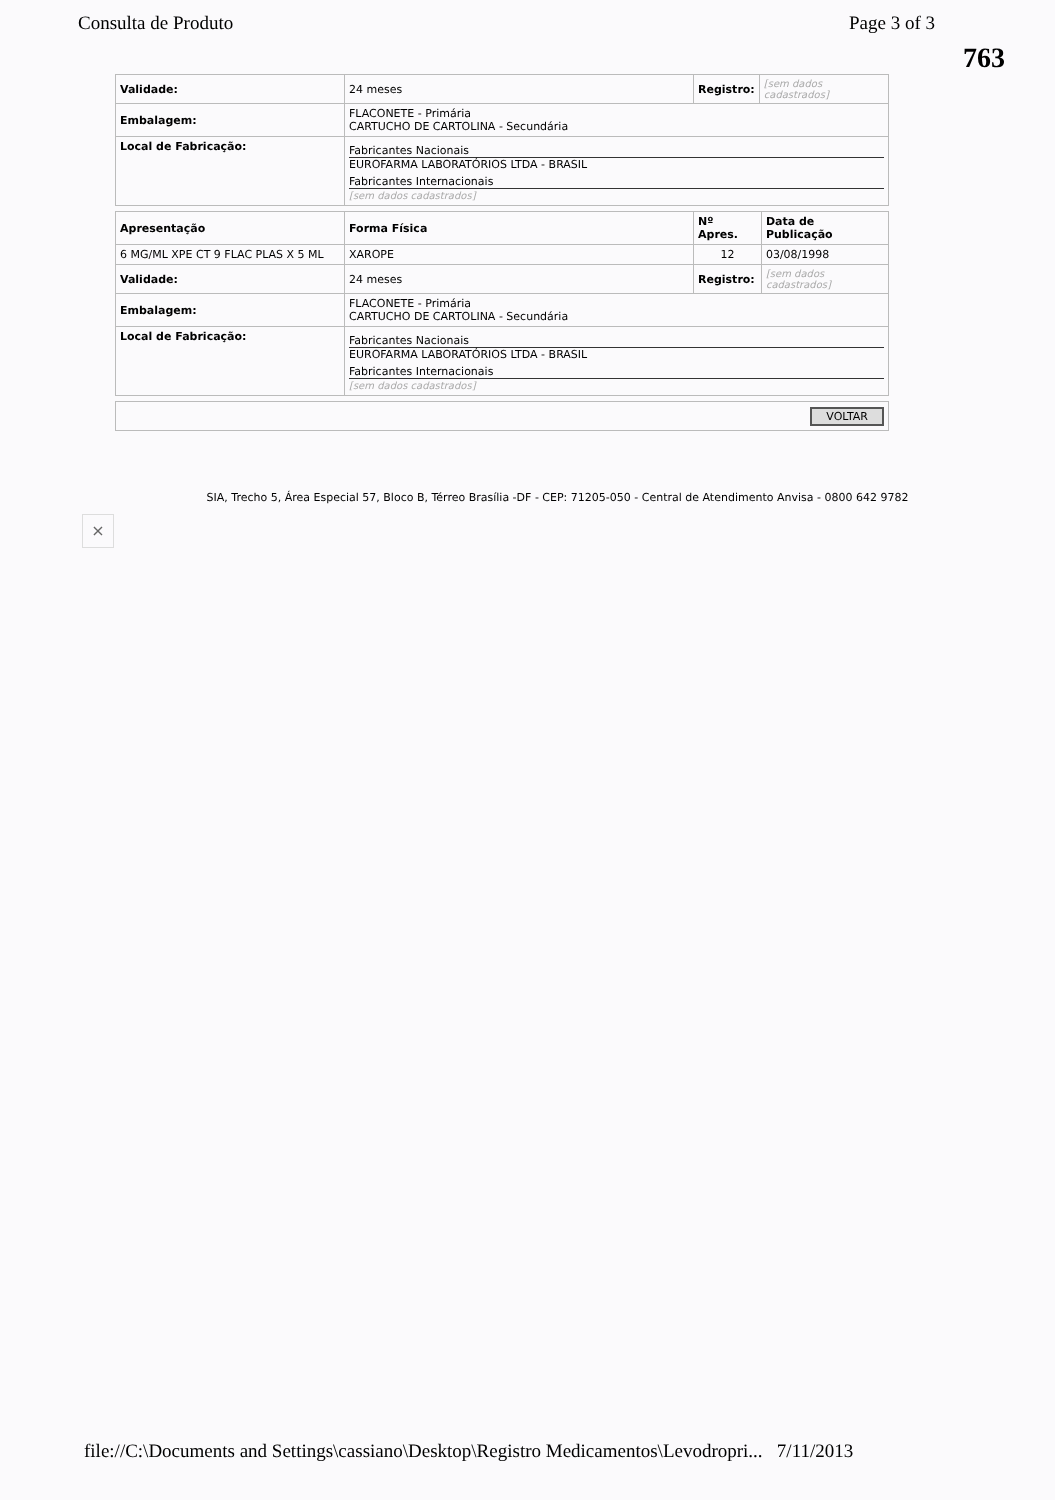Consulta de Produto Page 3 of 3
763
| Validade: | 24 meses | Registro: | [sem dados cadastrados] |
| Embalagem: | FLACONETE - Primária CARTUCHO DE CARTOLINA - Secundária | | |
| Local de Fabricação: | Fabricantes Nacionais EUROFARMA LABORATÓRIOS LTDA - BRASIL Fabricantes Internacionais [sem dados cadastrados] | | |
| Apresentação | Forma Física | Nº Apres. | Data de Publicação |
| --- | --- | --- | --- |
| 6 MG/ML XPE CT 9 FLAC PLAS X 5 ML | XAROPE | 12 | 03/08/1998 |
| Validade: | 24 meses | Registro: | [sem dados cadastrados] |
| Embalagem: | FLACONETE - Primária CARTUCHO DE CARTOLINA - Secundária | | |
| Local de Fabricação: | Fabricantes Nacionais EUROFARMA LABORATÓRIOS LTDA - BRASIL Fabricantes Internacionais [sem dados cadastrados] | | |
| VOLTAR |
SIA, Trecho 5, Área Especial 57, Bloco B, Térreo Brasília -DF - CEP: 71205-050 - Central de Atendimento Anvisa - 0800 642 9782
×
file://C:\Documents and Settings\cassiano\Desktop\Registro Medicamentos\Levodropri... 7/11/2013